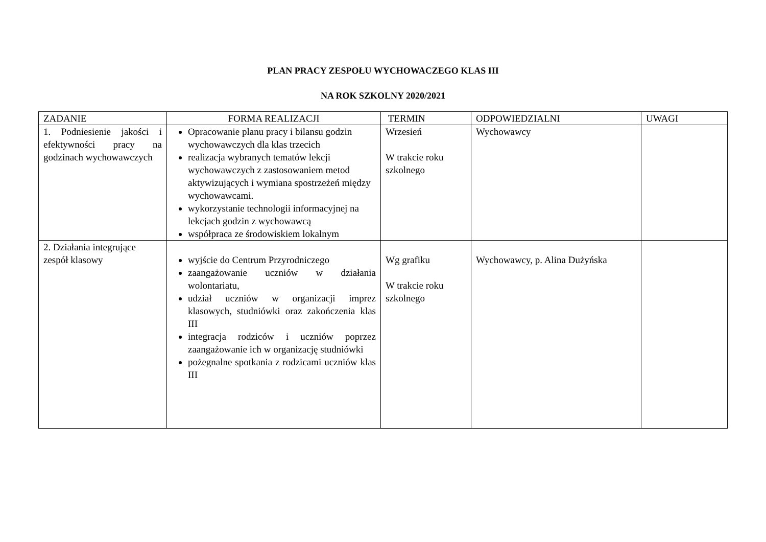PLAN PRACY ZESPOŁU WYCHOWACZEGO KLAS III
NA ROK SZKOLNY 2020/2021
| ZADANIE | FORMA REALIZACJI | TERMIN | ODPOWIEDZIALNI | UWAGI |
| --- | --- | --- | --- | --- |
| 1. Podniesienie jakości i efektywności pracy na godzinach wychowawczych | Opracowanie planu pracy i bilansu godzin wychowawczych dla klas trzecich realizacja wybranych tematów lekcji wychowawczych z zastosowaniem metod aktywizujących i wymiana spostrzeżeń między wychowawcami. wykorzystanie technologii informacyjnej na lekcjach godzin z wychowawcą współpraca ze środowiskiem lokalnym | Wrzesień W trakcie roku szkolnego | Wychowawcy | |
| 2. Działania integrujące zespół klasowy | wyjście do Centrum Przyrodniczego zaangażowanie uczniów w działania wolontariatu, udział uczniów w organizacji imprez klasowych, studniówki oraz zakończenia klas III integracja rodziców i uczniów poprzez zaangażowanie ich w organizację studniówki pożegnalne spotkania z rodzicami uczniów klas III | Wg grafiku W trakcie roku szkolnego | Wychowawcy, p. Alina Dużyńska | |